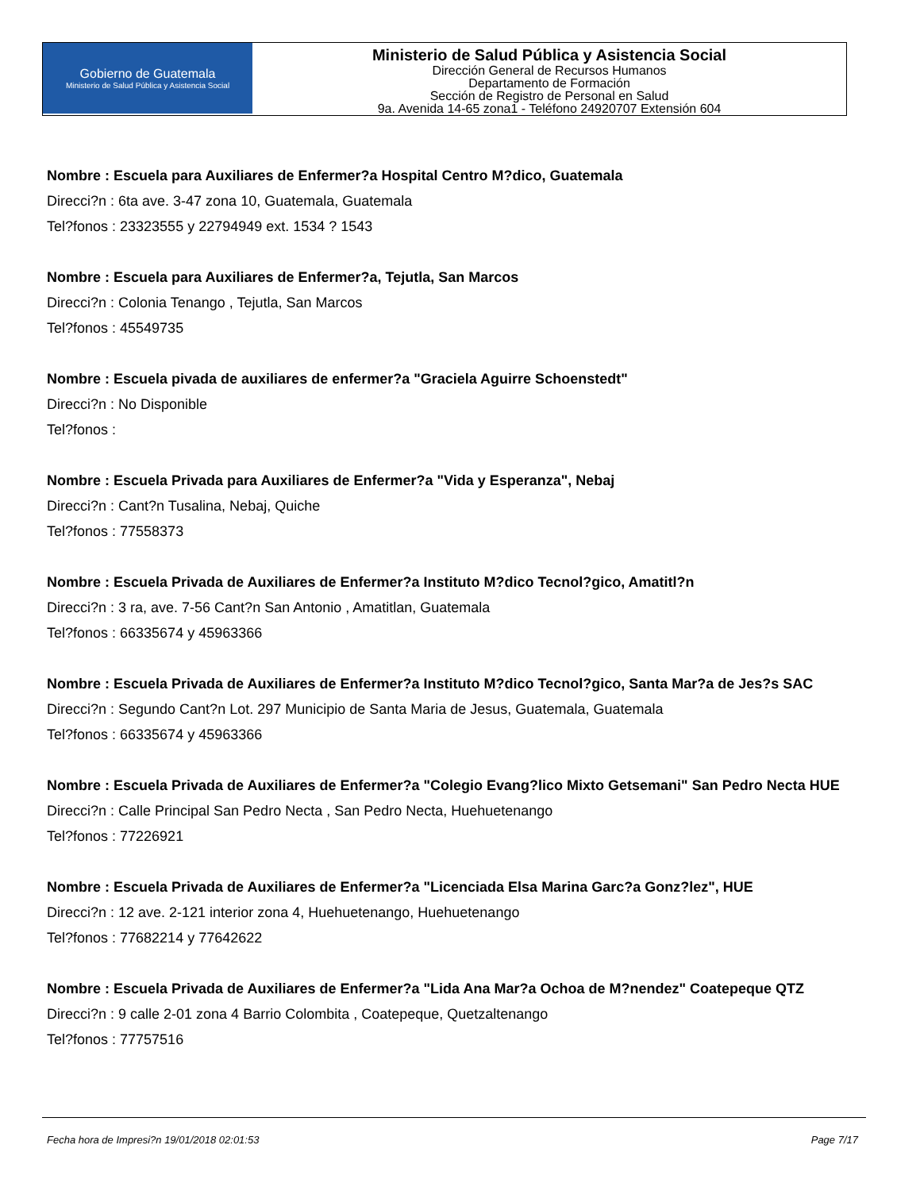Gobierno de Guatemala
Ministerio de Salud Pública y Asistencia Social
Ministerio de Salud Pública y Asistencia Social
Dirección General de Recursos Humanos
Departamento de Formación
Sección de Registro de Personal en Salud
9a. Avenida 14-65 zona1 - Teléfono 24920707 Extensión 604
Nombre : Escuela para Auxiliares de Enfermer?a Hospital Centro M?dico, Guatemala
Direcci?n : 6ta ave. 3-47 zona 10, Guatemala, Guatemala
Tel?fonos : 23323555 y 22794949 ext. 1534 ? 1543
Nombre : Escuela para Auxiliares de Enfermer?a, Tejutla, San Marcos
Direcci?n : Colonia Tenango , Tejutla, San Marcos
Tel?fonos : 45549735
Nombre : Escuela pivada de auxiliares de enfermer?a "Graciela Aguirre Schoenstedt"
Direcci?n : No Disponible
Tel?fonos :
Nombre : Escuela Privada para Auxiliares de Enfermer?a "Vida y Esperanza", Nebaj
Direcci?n : Cant?n Tusalina, Nebaj, Quiche
Tel?fonos : 77558373
Nombre : Escuela Privada de Auxiliares de Enfermer?a Instituto M?dico Tecnol?gico, Amatitl?n
Direcci?n : 3 ra, ave. 7-56 Cant?n San Antonio , Amatitlan, Guatemala
Tel?fonos : 66335674 y 45963366
Nombre : Escuela Privada de Auxiliares de Enfermer?a Instituto M?dico Tecnol?gico, Santa Mar?a de Jes?s SAC
Direcci?n : Segundo Cant?n Lot. 297 Municipio de Santa Maria de Jesus, Guatemala, Guatemala
Tel?fonos : 66335674 y 45963366
Nombre : Escuela Privada de Auxiliares de Enfermer?a "Colegio Evang?lico Mixto Getsemani" San Pedro Necta HUE
Direcci?n : Calle Principal San Pedro Necta , San Pedro Necta, Huehuetenango
Tel?fonos : 77226921
Nombre : Escuela Privada de Auxiliares de Enfermer?a "Licenciada Elsa Marina Garc?a Gonz?lez", HUE
Direcci?n : 12 ave. 2-121 interior zona 4, Huehuetenango, Huehuetenango
Tel?fonos : 77682214 y 77642622
Nombre : Escuela Privada de Auxiliares de Enfermer?a "Lida Ana Mar?a Ochoa de M?nendez" Coatepeque QTZ
Direcci?n : 9 calle 2-01 zona 4 Barrio Colombita , Coatepeque, Quetzaltenango
Tel?fonos : 77757516
Fecha hora de Impresi?n 19/01/2018 02:01:53 Page 7/17